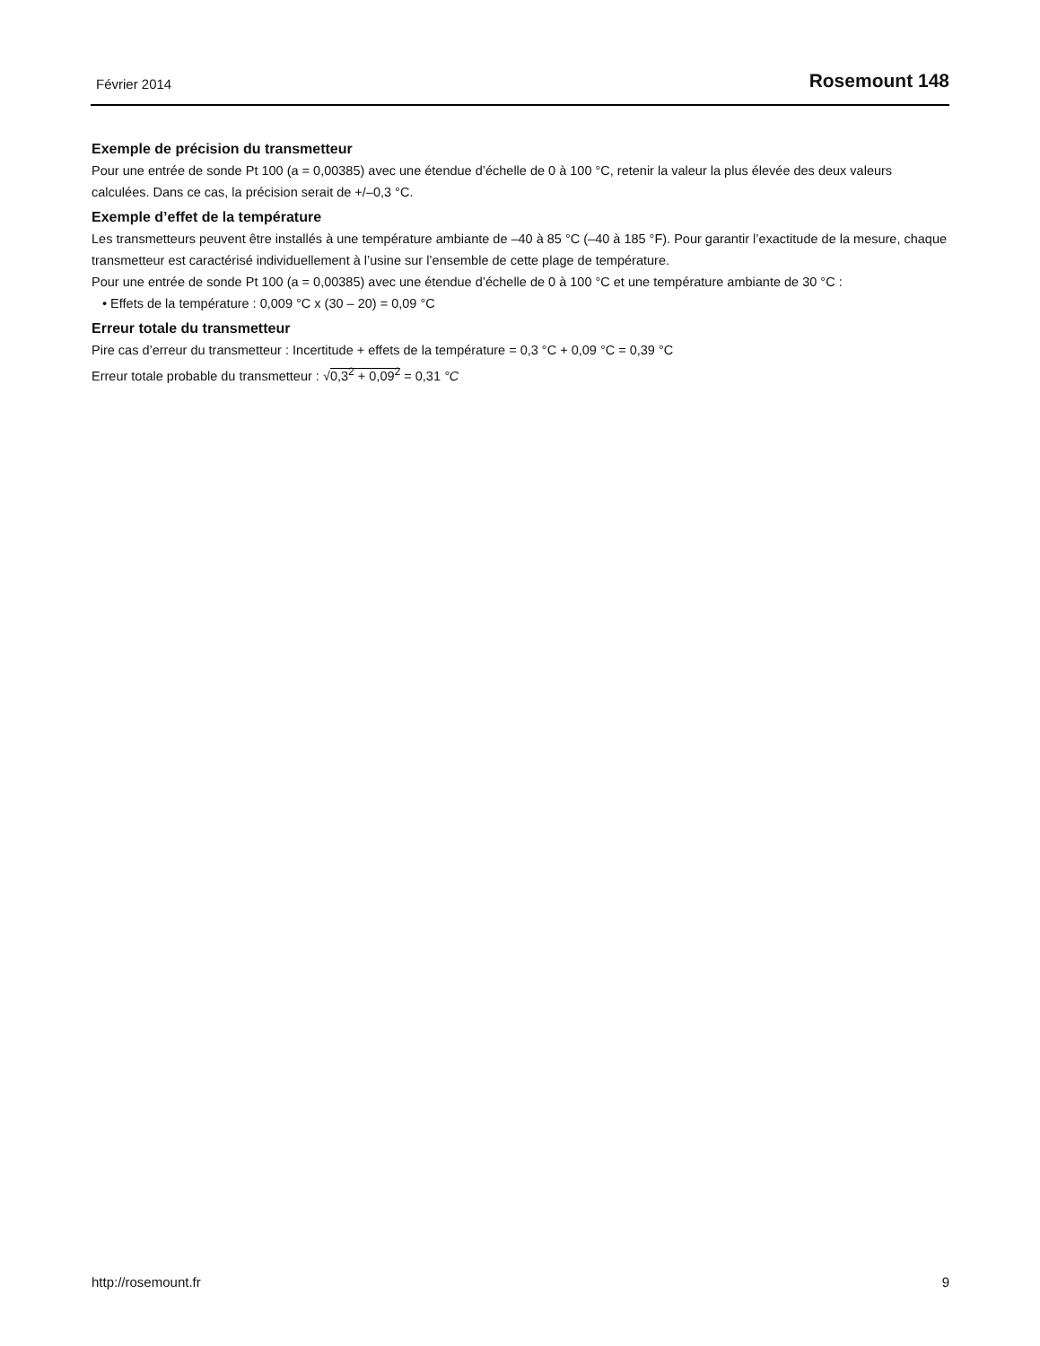Février 2014 Rosemount 148
Exemple de précision du transmetteur
Pour une entrée de sonde Pt 100 (a = 0,00385) avec une étendue d’échelle de 0 à 100 °C, retenir la valeur la plus élevée des deux valeurs calculées. Dans ce cas, la précision serait de +/–0,3 °C.
Exemple d’effet de la température
Les transmetteurs peuvent être installés à une température ambiante de –40 à 85 °C (–40 à 185 °F). Pour garantir l’exactitude de la mesure, chaque transmetteur est caractérisé individuellement à l’usine sur l’ensemble de cette plage de température.
Pour une entrée de sonde Pt 100 (a = 0,00385) avec une étendue d’échelle de 0 à 100 °C et une température ambiante de 30 °C :
• Effets de la température : 0,009 °C x (30 – 20) = 0,09 °C
Erreur totale du transmetteur
Pire cas d’erreur du transmetteur : Incertitude + effets de la température = 0,3 °C + 0,09 °C = 0,39 °C
Erreur totale probable du transmetteur : √0,3<sup>2</sup> + 0,09<sup>2</sup> = 0,31 °C
http://rosemount.fr 9